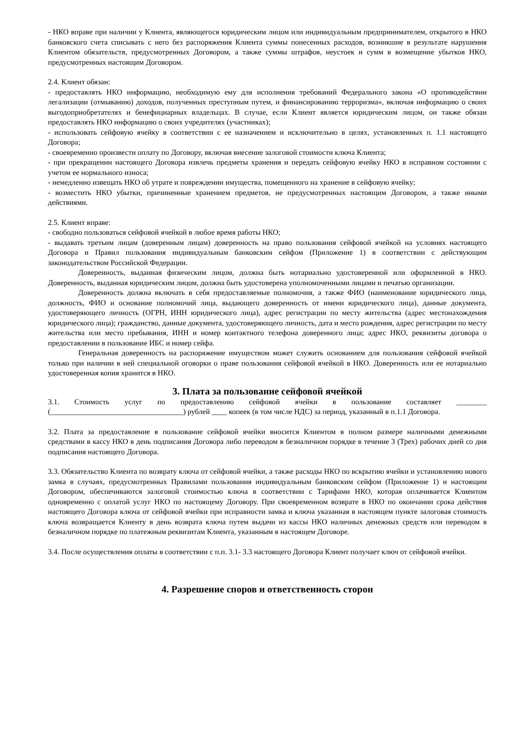- НКО вправе при наличии у Клиента, являющегося юридическим лицом или индивидуальным предпринимателем, открытого в НКО банковского счета списывать с него без распоряжения Клиента суммы понесенных расходов, возникшие в результате нарушения Клиентом обязательств, предусмотренных Договором, а также суммы штрафов, неустоек и сумм в возмещение убытков НКО, предусмотренных настоящим Договором.
2.4. Клиент обязан:
- предоставлять НКО информацию, необходимую ему для исполнения требований Федерального закона «О противодействии легализации (отмыванию) доходов, полученных преступным путем, и финансированию терроризма», включая информацию о своих выгодоприобретателях и бенефициарных владельцах. В случае, если Клиент является юридическим лицом, он также обязан предоставлять НКО информацию о своих учредителях (участниках);
- использовать сейфовую ячейку в соответствии с ее назначением и исключительно в целях, установленных п. 1.1 настоящего Договора;
- своевременно произвести оплату по Договору, включая внесение залоговой стоимости ключа Клиента;
- при прекращении настоящего Договора извлечь предметы хранения и передать сейфовую ячейку НКО в исправном состоянии с учетом ее нормального износа;
- немедленно извещать НКО об утрате и повреждении имущества, помещенного на хранение в сейфовую ячейку;
- возместить НКО убытки, причиненные хранением предметов, не предусмотренных настоящим Договором, а также иными действиями.
2.5. Клиент вправе:
- свободно пользоваться сейфовой ячейкой в любое время работы НКО;
- выдавать третьим лицам (доверенным лицам) доверенность на право пользования сейфовой ячейкой на условиях настоящего Договора и Правил пользования индивидуальным банковским сейфом (Приложение 1) в соответствии с действующим законодательством Российской Федерации.
Доверенность, выданная физическим лицом, должна быть нотариально удостоверенной или оформленной в НКО. Доверенность, выданная юридическим лицом, должна быть удостоверена уполномоченными лицами и печатью организации.
Доверенность должна включать в себя предоставляемые полномочия, а также ФИО (наименование юридического лица, должность, ФИО и основание полномочий лица, выдающего доверенность от имени юридического лица), данные документа, удостоверяющего личность (ОГРН, ИНН юридического лица), адрес регистрации по месту жительства (адрес местонахождения юридического лица); гражданство, данные документа, удостоверяющего личность, дата и место рождения, адрес регистрации по месту жительства или место пребывания, ИНН и номер контактного телефона доверенного лица; адрес НКО, реквизиты договора о предоставлении в пользование ИБС и номер сейфа.
Генеральная доверенность на распоряжение имуществом может служить основанием для пользования сейфовой ячейкой только при наличии в ней специальной оговорки о праве пользования сейфовой ячейкой в НКО. Доверенность или ее нотариально удостоверенная копия хранится в НКО.
3. Плата за пользование сейфовой ячейкой
3.1. Стоимость услуг по предоставлению сейфовой ячейки в пользование составляет ________ (___________________________________) рублей ____ копеек (в том числе НДС) за период, указанный в п.1.1 Договора.
3.2. Плата за предоставление в пользование сейфовой ячейки вносится Клиентом в полном размере наличными денежными средствами в кассу НКО в день подписания Договора либо переводом в безналичном порядке в течение 3 (Трех) рабочих дней со дня подписания настоящего Договора.
3.3. Обязательство Клиента по возврату ключа от сейфовой ячейки, а также расходы НКО по вскрытию ячейки и установлению нового замка в случаях, предусмотренных Правилами пользования индивидуальным банковским сейфом (Приложение 1) и настоящим Договором, обеспечиваются залоговой стоимостью ключа в соответствии с Тарифами НКО, которая оплачивается Клиентом одновременно с оплатой услуг НКО по настоящему Договору. При своевременном возврате в НКО по окончании срока действия настоящего Договора ключа от сейфовой ячейки при исправности замка и ключа указанная в настоящем пункте залоговая стоимость ключа возвращается Клиенту в день возврата ключа путем выдачи из кассы НКО наличных денежных средств или переводом в безналичном порядке по платежным реквизитам Клиента, указанным в настоящем Договоре.
3.4. После осуществления оплаты в соответствии с п.п. 3.1- 3.3 настоящего Договора Клиент получает ключ от сейфовой ячейки.
4. Разрешение споров и ответственность сторон